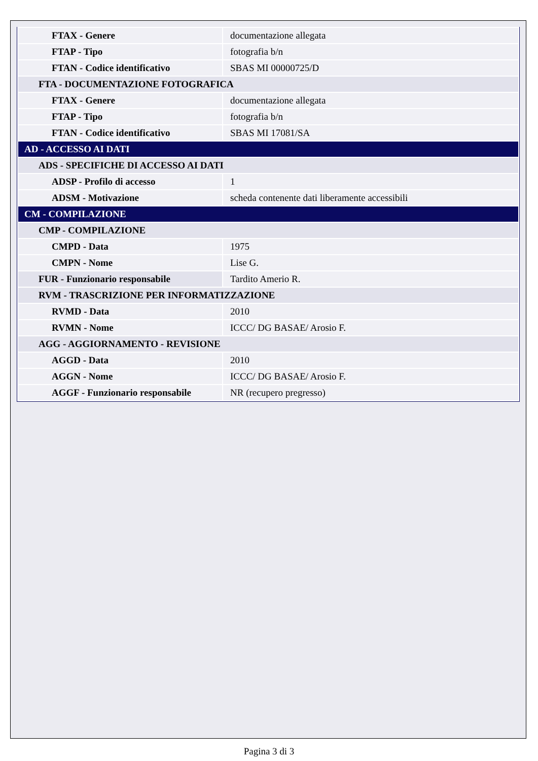| FTAX - Genere | documentazione allegata |
| FTAP - Tipo | fotografia b/n |
| FTAN - Codice identificativo | SBAS MI 00000725/D |
| FTA - DOCUMENTAZIONE FOTOGRAFICA | |
| FTAX - Genere | documentazione allegata |
| FTAP - Tipo | fotografia b/n |
| FTAN - Codice identificativo | SBAS MI 17081/SA |
| AD - ACCESSO AI DATI | |
| ADS - SPECIFICHE DI ACCESSO AI DATI | |
| ADSP - Profilo di accesso | 1 |
| ADSM - Motivazione | scheda contenente dati liberamente accessibili |
| CM - COMPILAZIONE | |
| CMP - COMPILAZIONE | |
| CMPD - Data | 1975 |
| CMPN - Nome | Lise G. |
| FUR - Funzionario responsabile | Tardito Amerio R. |
| RVM - TRASCRIZIONE PER INFORMATIZZAZIONE | |
| RVMD - Data | 2010 |
| RVMN - Nome | ICCC/ DG BASAE/ Arosio F. |
| AGG - AGGIORNAMENTO - REVISIONE | |
| AGGD - Data | 2010 |
| AGGN - Nome | ICCC/ DG BASAE/ Arosio F. |
| AGGF - Funzionario responsabile | NR (recupero pregresso) |
Pagina 3 di 3